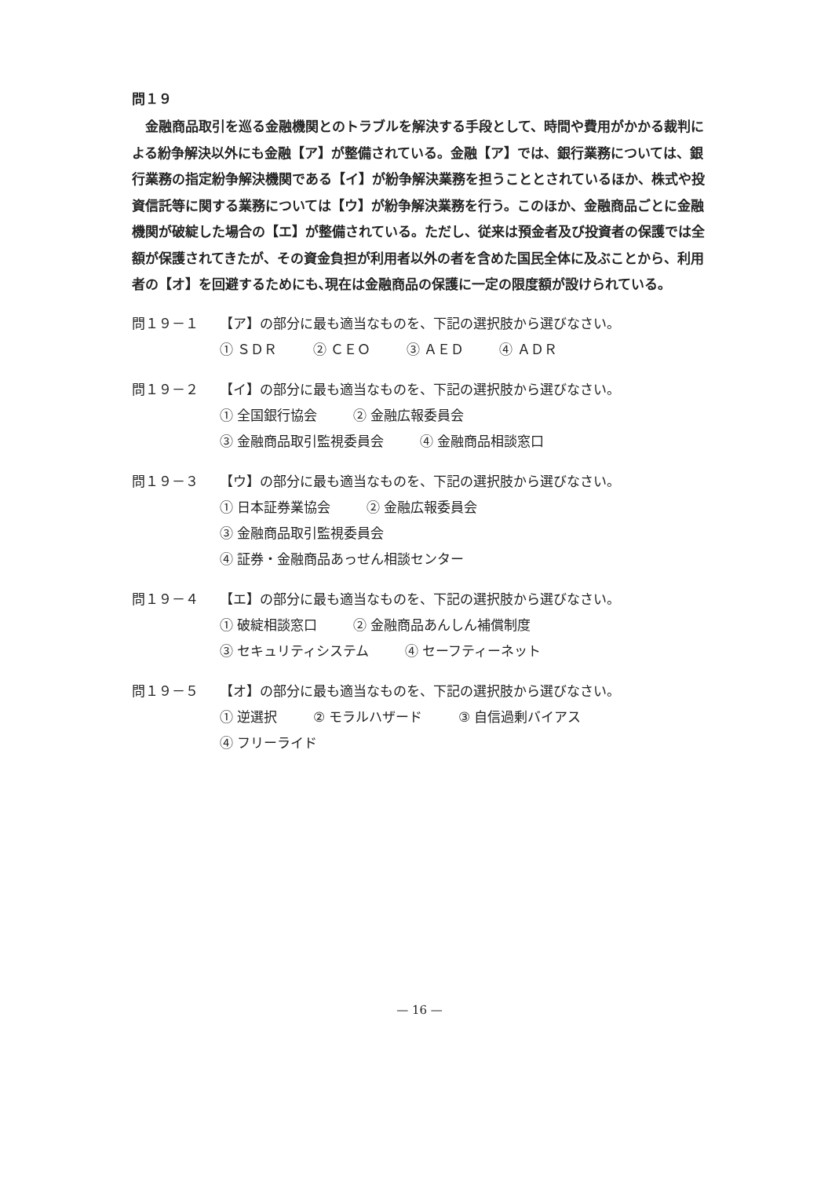問１９
金融商品取引を巡る金融機関とのトラブルを解決する手段として、時間や費用がかかる裁判による紛争解決以外にも金融【ア】が整備されている。金融【ア】では、銀行業務については、銀行業務の指定紛争解決機関である【イ】が紛争解決業務を担うこととされているほか、株式や投資信託等に関する業務については【ウ】が紛争解決業務を行う。このほか、金融商品ごとに金融機関が破綻した場合の【エ】が整備されている。ただし、従来は預金者及び投資者の保護では全額が保護されてきたが、その資金負担が利用者以外の者を含めた国民全体に及ぶことから、利用者の【オ】を回避するためにも､現在は金融商品の保護に一定の限度額が設けられている。
問１９－１ 【ア】の部分に最も適当なものを、下記の選択肢から選びなさい。
① ＳＤＲ ② ＣＥＯ ③ ＡＥＤ ④ ＡＤＲ
問１９－２ 【イ】の部分に最も適当なものを、下記の選択肢から選びなさい。
① 全国銀行協会 ② 金融広報委員会
③ 金融商品取引監視委員会 ④ 金融商品相談窓口
問１９－３ 【ウ】の部分に最も適当なものを、下記の選択肢から選びなさい。
① 日本証券業協会 ② 金融広報委員会
③ 金融商品取引監視委員会
④ 証券・金融商品あっせん相談センター
問１９－４ 【エ】の部分に最も適当なものを、下記の選択肢から選びなさい。
① 破綻相談窓口 ② 金融商品あんしん補償制度
③ セキュリティシステム ④ セーフティーネット
問１９－５ 【オ】の部分に最も適当なものを、下記の選択肢から選びなさい。
① 逆選択 ② モラルハザード ③ 自信過剰バイアス
④ フリーライド
— 16 —